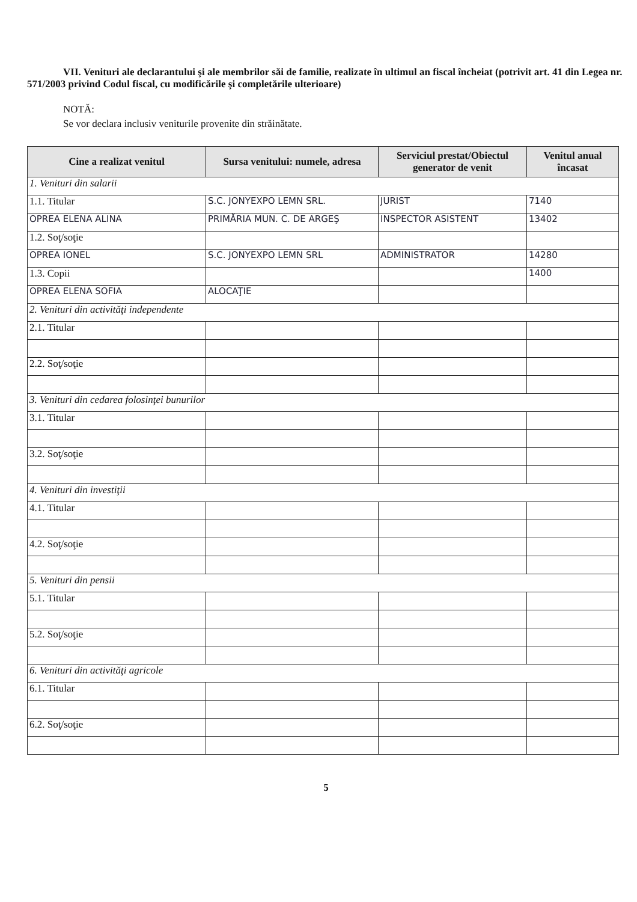VII. Venituri ale declarantului şi ale membrilor săi de familie, realizate în ultimul an fiscal încheiat (potrivit art. 41 din Legea nr. 571/2003 privind Codul fiscal, cu modificările şi completările ulterioare)
NOTĂ:
Se vor declara inclusiv veniturile provenite din străinătate.
| Cine a realizat venitul | Sursa venitului: numele, adresa | Serviciul prestat/Obiectul generator de venit | Venitul anual încasat |
| --- | --- | --- | --- |
| 1. Venituri din salarii | | | |
| 1.1. Titular | S.C. JONYEXPO LEMN SRL. | JURIST | 7140 |
| OPREA ELENA ALINA | PRIMĂRIA MUN. C. DE ARGEŞ | INSPECTOR ASISTENT | 13402 |
| 1.2. Soţ/soţie | | | |
| OPREA IONEL | S.C. JONYEXPO LEMN SRL | ADMINISTRATOR | 14280 |
| 1.3. Copii | | | 1400 |
| OPREA ELENA SOFIA | ALOCAŢIE | | |
| 2. Venituri din activităţi independente | | | |
| 2.1. Titular | | | |
| 2.2. Soţ/soţie | | | |
| 3. Venituri din cedarea folosinţei bunurilor | | | |
| 3.1. Titular | | | |
| 3.2. Soţ/soţie | | | |
| 4. Venituri din investiţii | | | |
| 4.1. Titular | | | |
| 4.2. Soţ/soţie | | | |
| 5. Venituri din pensii | | | |
| 5.1. Titular | | | |
| 5.2. Soţ/soţie | | | |
| 6. Venituri din activităţi agricole | | | |
| 6.1. Titular | | | |
| 6.2. Soţ/soţie | | | |
5